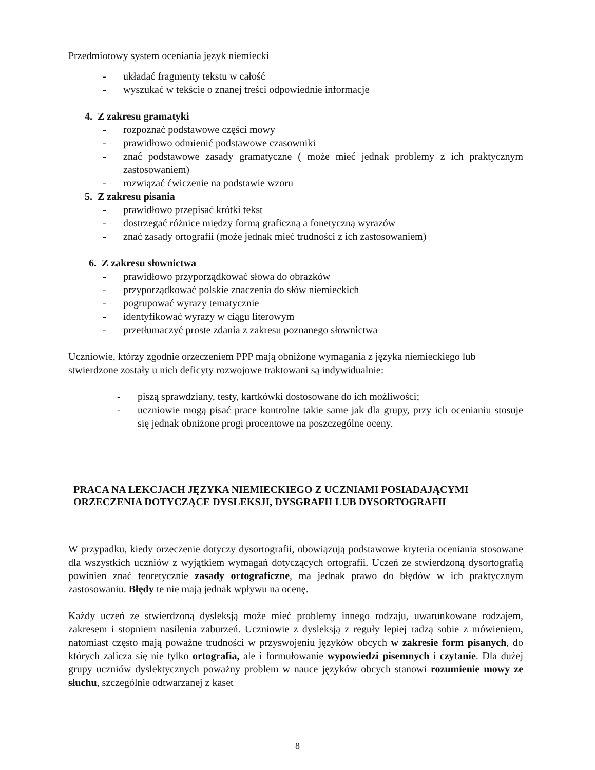Przedmiotowy system oceniania język niemiecki
- układać fragmenty tekstu w całość
- wyszukać w tekście o znanej treści odpowiednie informacje
4. Z zakresu gramatyki
- rozpoznać podstawowe części mowy
- prawidłowo odmienić podstawowe czasowniki
- znać podstawowe zasady gramatyczne ( może mieć jednak problemy z ich praktycznym zastosowaniem)
- rozwiązać ćwiczenie na podstawie wzoru
5. Z zakresu pisania
- prawidłowo przepisać krótki tekst
- dostrzegać różnice między formą graficzną a fonetyczną wyrazów
- znać zasady ortografii (może jednak mieć trudności z ich zastosowaniem)
6. Z zakresu słownictwa
- prawidłowo przyporządkować słowa do obrazków
- przyporządkować polskie znaczenia do słów niemieckich
- pogrupować wyrazy tematycznie
- identyfikować wyrazy w ciągu literowym
- przetłumaczyć proste zdania z zakresu poznanego słownictwa
Uczniowie, którzy zgodnie orzeczeniem PPP mają obniżone wymagania z języka niemieckiego lub stwierdzone zostały u nich deficyty rozwojowe traktowani są indywidualnie:
- piszą sprawdziany, testy, kartkówki dostosowane do ich możliwości;
- uczniowie mogą pisać prace kontrolne takie same jak dla grupy, przy ich ocenianiu stosuje się jednak obniżone progi procentowe na poszczególne oceny.
PRACA NA LEKCJACH JĘZYKA NIEMIECKIEGO Z UCZNIAMI POSIADAJĄCYMI ORZECZENIA DOTYCZĄCE DYSLEKSJI, DYSGRAFII LUB DYSORTOGRAFII
W przypadku, kiedy orzeczenie dotyczy dysortografii, obowiązują podstawowe kryteria oceniania stosowane dla wszystkich uczniów z wyjątkiem wymagań dotyczących ortografii. Uczeń ze stwierdzoną dysortografią powinien znać teoretycznie zasady ortograficzne, ma jednak prawo do błędów w ich praktycznym zastosowaniu. Błędy te nie mają jednak wpływu na ocenę.
Każdy uczeń ze stwierdzoną dysleksją może mieć problemy innego rodzaju, uwarunkowane rodzajem, zakresem i stopniem nasilenia zaburzeń. Uczniowie z dysleksją z reguły lepiej radzą sobie z mówieniem, natomiast często mają poważne trudności w przyswojeniu języków obcych w zakresie form pisanych, do których zalicza się nie tylko ortografia, ale i formułowanie wypowiedzi pisemnych i czytanie. Dla dużej grupy uczniów dyslektycznych poważny problem w nauce języków obcych stanowi rozumienie mowy ze słuchu, szczególnie odtwarzanej z kaset
8